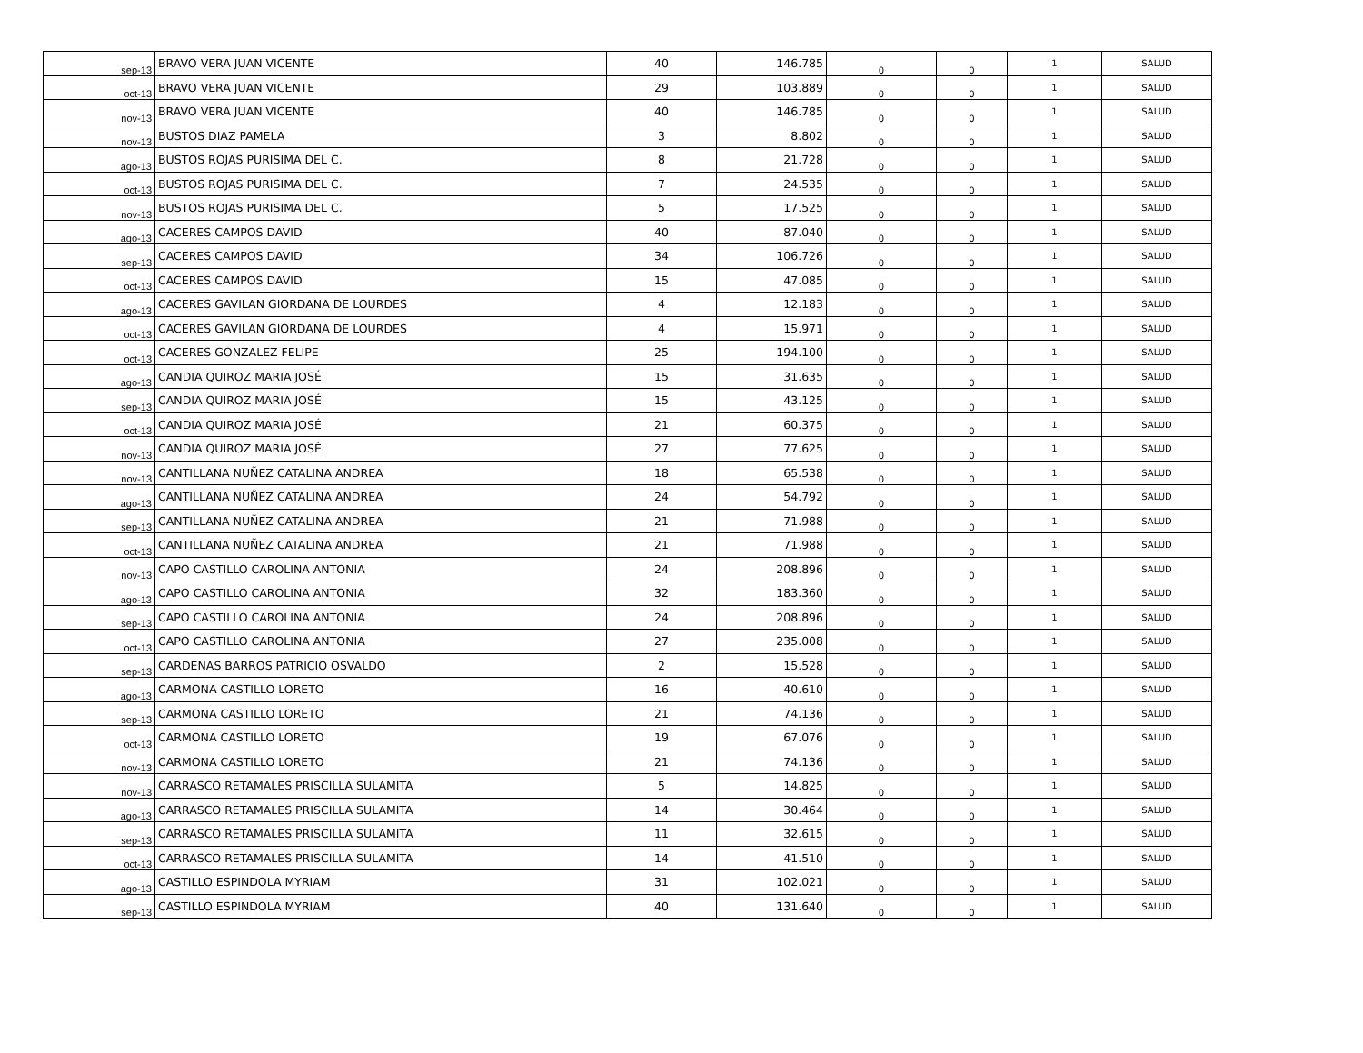| sep-13 | BRAVO VERA JUAN VICENTE | 40 | 146.785 | 0 | 0 | 1 | SALUD |
| oct-13 | BRAVO VERA JUAN VICENTE | 29 | 103.889 | 0 | 0 | 1 | SALUD |
| nov-13 | BRAVO VERA JUAN VICENTE | 40 | 146.785 | 0 | 0 | 1 | SALUD |
| nov-13 | BUSTOS DIAZ PAMELA | 3 | 8.802 | 0 | 0 | 1 | SALUD |
| ago-13 | BUSTOS ROJAS PURISIMA DEL C. | 8 | 21.728 | 0 | 0 | 1 | SALUD |
| oct-13 | BUSTOS ROJAS PURISIMA DEL C. | 7 | 24.535 | 0 | 0 | 1 | SALUD |
| nov-13 | BUSTOS ROJAS PURISIMA DEL C. | 5 | 17.525 | 0 | 0 | 1 | SALUD |
| ago-13 | CACERES CAMPOS DAVID | 40 | 87.040 | 0 | 0 | 1 | SALUD |
| sep-13 | CACERES CAMPOS DAVID | 34 | 106.726 | 0 | 0 | 1 | SALUD |
| oct-13 | CACERES CAMPOS DAVID | 15 | 47.085 | 0 | 0 | 1 | SALUD |
| ago-13 | CACERES GAVILAN GIORDANA DE LOURDES | 4 | 12.183 | 0 | 0 | 1 | SALUD |
| oct-13 | CACERES GAVILAN GIORDANA DE LOURDES | 4 | 15.971 | 0 | 0 | 1 | SALUD |
| oct-13 | CACERES GONZALEZ FELIPE | 25 | 194.100 | 0 | 0 | 1 | SALUD |
| ago-13 | CANDIA QUIROZ MARIA JOSÉ | 15 | 31.635 | 0 | 0 | 1 | SALUD |
| sep-13 | CANDIA QUIROZ MARIA JOSÉ | 15 | 43.125 | 0 | 0 | 1 | SALUD |
| oct-13 | CANDIA QUIROZ MARIA JOSÉ | 21 | 60.375 | 0 | 0 | 1 | SALUD |
| nov-13 | CANDIA QUIROZ MARIA JOSÉ | 27 | 77.625 | 0 | 0 | 1 | SALUD |
| nov-13 | CANTILLANA NUÑEZ CATALINA ANDREA | 18 | 65.538 | 0 | 0 | 1 | SALUD |
| ago-13 | CANTILLANA NUÑEZ CATALINA ANDREA | 24 | 54.792 | 0 | 0 | 1 | SALUD |
| sep-13 | CANTILLANA NUÑEZ CATALINA ANDREA | 21 | 71.988 | 0 | 0 | 1 | SALUD |
| oct-13 | CANTILLANA NUÑEZ CATALINA ANDREA | 21 | 71.988 | 0 | 0 | 1 | SALUD |
| nov-13 | CAPO CASTILLO CAROLINA ANTONIA | 24 | 208.896 | 0 | 0 | 1 | SALUD |
| ago-13 | CAPO CASTILLO CAROLINA ANTONIA | 32 | 183.360 | 0 | 0 | 1 | SALUD |
| sep-13 | CAPO CASTILLO CAROLINA ANTONIA | 24 | 208.896 | 0 | 0 | 1 | SALUD |
| oct-13 | CAPO CASTILLO CAROLINA ANTONIA | 27 | 235.008 | 0 | 0 | 1 | SALUD |
| sep-13 | CARDENAS BARROS PATRICIO OSVALDO | 2 | 15.528 | 0 | 0 | 1 | SALUD |
| ago-13 | CARMONA CASTILLO LORETO | 16 | 40.610 | 0 | 0 | 1 | SALUD |
| sep-13 | CARMONA CASTILLO LORETO | 21 | 74.136 | 0 | 0 | 1 | SALUD |
| oct-13 | CARMONA CASTILLO LORETO | 19 | 67.076 | 0 | 0 | 1 | SALUD |
| nov-13 | CARMONA CASTILLO LORETO | 21 | 74.136 | 0 | 0 | 1 | SALUD |
| nov-13 | CARRASCO RETAMALES PRISCILLA SULAMITA | 5 | 14.825 | 0 | 0 | 1 | SALUD |
| ago-13 | CARRASCO RETAMALES PRISCILLA SULAMITA | 14 | 30.464 | 0 | 0 | 1 | SALUD |
| sep-13 | CARRASCO RETAMALES PRISCILLA SULAMITA | 11 | 32.615 | 0 | 0 | 1 | SALUD |
| oct-13 | CARRASCO RETAMALES PRISCILLA SULAMITA | 14 | 41.510 | 0 | 0 | 1 | SALUD |
| ago-13 | CASTILLO ESPINDOLA MYRIAM | 31 | 102.021 | 0 | 0 | 1 | SALUD |
| sep-13 | CASTILLO ESPINDOLA MYRIAM | 40 | 131.640 | 0 | 0 | 1 | SALUD |